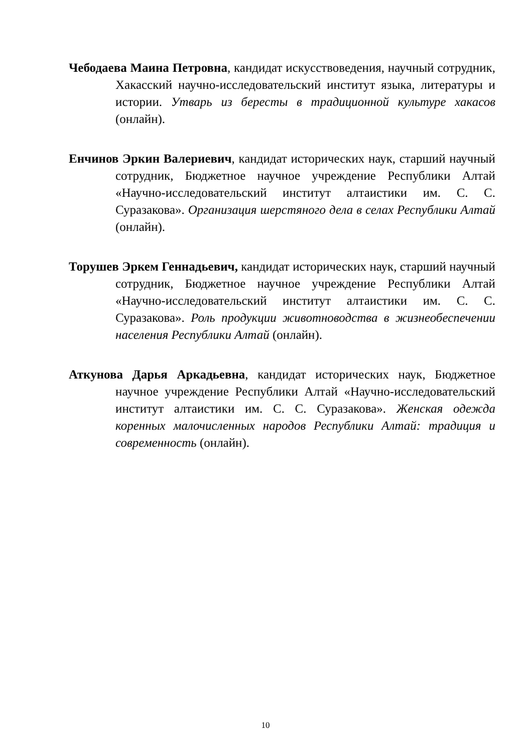Чебодаева Маина Петровна, кандидат искусствоведения, научный сотрудник, Хакасский научно-исследовательский институт языка, литературы и истории. Утварь из бересты в традиционной культуре хакасов (онлайн).
Енчинов Эркин Валериевич, кандидат исторических наук, старший научный сотрудник, Бюджетное научное учреждение Республики Алтай «Научно-исследовательский институт алтаистики им. С. С. Суразакова». Организация шерстяного дела в селах Республики Алтай (онлайн).
Торушев Эркем Геннадьевич, кандидат исторических наук, старший научный сотрудник, Бюджетное научное учреждение Республики Алтай «Научно-исследовательский институт алтаистики им. С. С. Суразакова». Роль продукции животноводства в жизнеобеспечении населения Республики Алтай (онлайн).
Аткунова Дарья Аркадьевна, кандидат исторических наук, Бюджетное научное учреждение Республики Алтай «Научно-исследовательский институт алтаистики им. С. С. Суразакова». Женская одежда коренных малочисленных народов Республики Алтай: традиция и современность (онлайн).
10